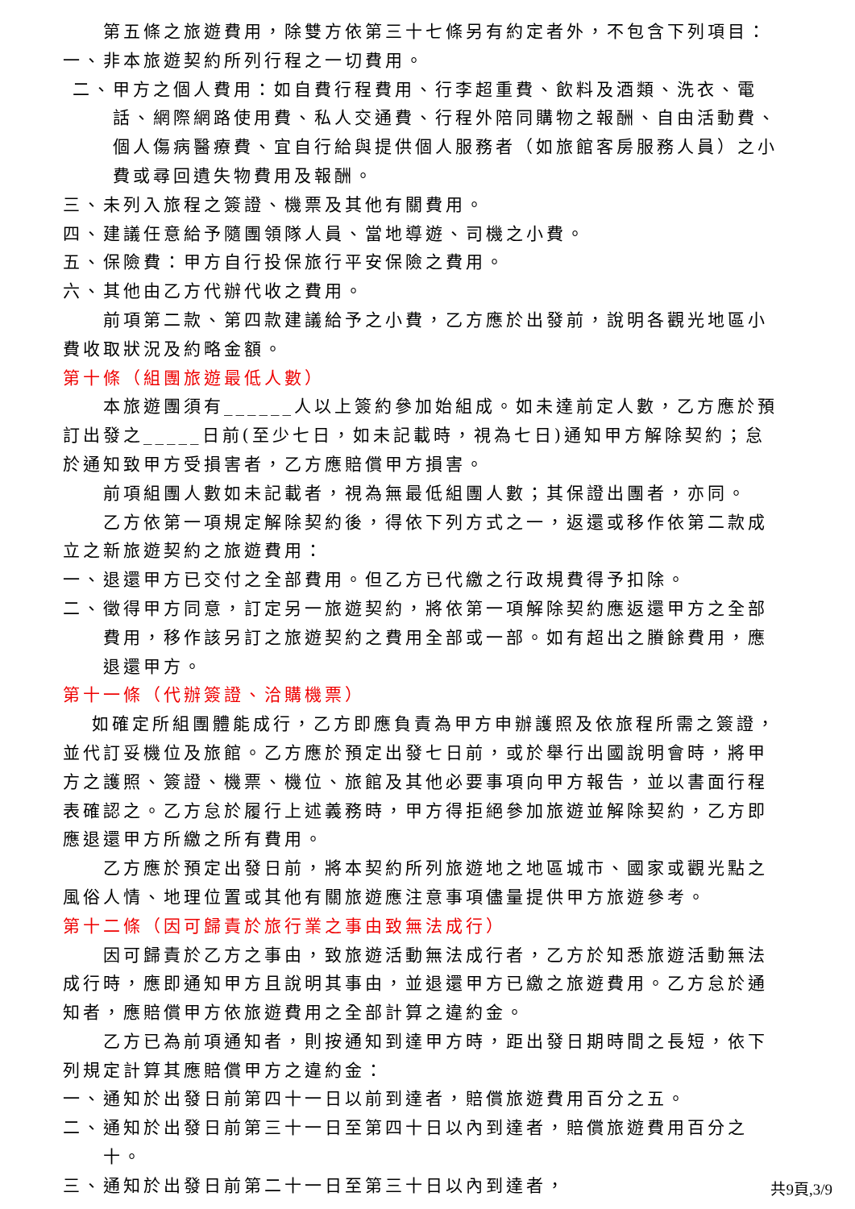第五條之旅遊費用，除雙方依第三十七條另有約定者外，不包含下列項目：
一、非本旅遊契約所列行程之一切費用。
二、甲方之個人費用：如自費行程費用、行李超重費、飲料及酒類、洗衣、電話、網際網路使用費、私人交通費、行程外陪同購物之報酬、自由活動費、個人傷病醫療費、宜自行給與提供個人服務者（如旅館客房服務人員）之小費或尋回遺失物費用及報酬。
三、未列入旅程之簽證、機票及其他有關費用。
四、建議任意給予隨團領隊人員、當地導遊、司機之小費。
五、保險費：甲方自行投保旅行平安保險之費用。
六、其他由乙方代辦代收之費用。
前項第二款、第四款建議給予之小費，乙方應於出發前，說明各觀光地區小費收取狀況及約略金額。
第十條（組團旅遊最低人數）
本旅遊團須有______人以上簽約參加始組成。如未達前定人數，乙方應於預訂出發之_____日前(至少七日，如未記載時，視為七日)通知甲方解除契約；怠於通知致甲方受損害者，乙方應賠償甲方損害。
前項組團人數如未記載者，視為無最低組團人數；其保證出團者，亦同。
乙方依第一項規定解除契約後，得依下列方式之一，返還或移作依第二款成立之新旅遊契約之旅遊費用：
一、退還甲方已交付之全部費用。但乙方已代繳之行政規費得予扣除。
二、徵得甲方同意，訂定另一旅遊契約，將依第一項解除契約應返還甲方之全部費用，移作該另訂之旅遊契約之費用全部或一部。如有超出之賸餘費用，應退還甲方。
第十一條（代辦簽證、洽購機票）
如確定所組團體能成行，乙方即應負責為甲方申辦護照及依旅程所需之簽證，並代訂妥機位及旅館。乙方應於預定出發七日前，或於舉行出國說明會時，將甲方之護照、簽證、機票、機位、旅館及其他必要事項向甲方報告，並以書面行程表確認之。乙方怠於履行上述義務時，甲方得拒絕參加旅遊並解除契約，乙方即應退還甲方所繳之所有費用。
乙方應於預定出發日前，將本契約所列旅遊地之地區城市、國家或觀光點之風俗人情、地理位置或其他有關旅遊應注意事項儘量提供甲方旅遊參考。
第十二條（因可歸責於旅行業之事由致無法成行）
因可歸責於乙方之事由，致旅遊活動無法成行者，乙方於知悉旅遊活動無法成行時，應即通知甲方且說明其事由，並退還甲方已繳之旅遊費用。乙方怠於通知者，應賠償甲方依旅遊費用之全部計算之違約金。
乙方已為前項通知者，則按通知到達甲方時，距出發日期時間之長短，依下列規定計算其應賠償甲方之違約金：
一、通知於出發日前第四十一日以前到達者，賠償旅遊費用百分之五。
二、通知於出發日前第三十一日至第四十日以內到達者，賠償旅遊費用百分之十。
三、通知於出發日前第二十一日至第三十日以內到達者，
共9頁,3/9